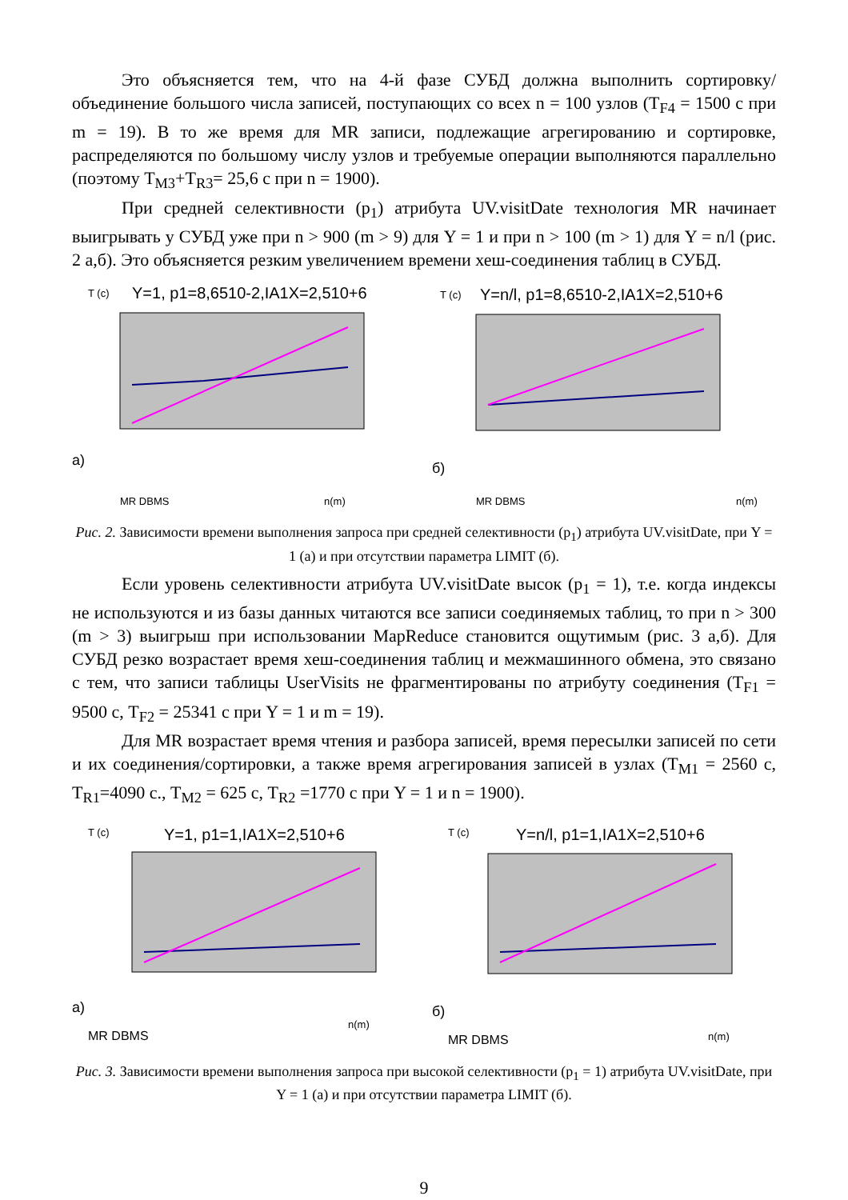Это объясняется тем, что на 4-й фазе СУБД должна выполнить сортировку/объединение большого числа записей, поступающих со всех n = 100 узлов (T<sub>F4</sub> = 1500 с при m = 19). В то же время для MR записи, подлежащие агрегированию и сортировке, распределяются по большому числу узлов и требуемые операции выполняются параллельно (поэтому T<sub>M3</sub>+T<sub>R3</sub>= 25,6 с при n = 1900).
При средней селективности (p<sub>1</sub>) атрибута UV.visitDate технология MR начинает выигрывать у СУБД уже при n > 900 (m > 9) для Y = 1 и при n > 100 (m > 1) для Y = n/l (рис. 2 а,б). Это объясняется резким увеличением времени хеш-соединения таблиц в СУБД.
T (c)
Y=1, p1=8,6510-2,IA1X=2,510+6
а)
MR DBMS
n(m)
T (c)
Y=n/l, p1=8,6510-2,IA1X=2,510+6
б)
MR DBMS
n(m)
Рис. 2. Зависимости времени выполнения запроса при средней селективности (p<sub>1</sub>) атрибута UV.visitDate, при Y = 1 (а) и при отсутствии параметра LIMIT (б).
Если уровень селективности атрибута UV.visitDate высок (p<sub>1</sub> = 1), т.е. когда индексы не используются и из базы данных читаются все записи соединяемых таблиц, то при n > 300 (m > 3) выигрыш при использовании MapReduce становится ощутимым (рис. 3 а,б). Для СУБД резко возрастает время хеш-соединения таблиц и межмашинного обмена, это связано с тем, что записи таблицы UserVisits не фрагментированы по атрибуту соединения (T<sub>F1</sub> = 9500 с, T<sub>F2</sub> = 25341 с при Y = 1 и m = 19).
Для MR возрастает время чтения и разбора записей, время пересылки записей по сети и их соединения/сортировки, а также время агрегирования записей в узлах (T<sub>M1</sub> = 2560 с, T<sub>R1</sub>=4090 с., T<sub>M2</sub> = 625 с, T<sub>R2</sub> =1770 с при Y = 1 и n = 1900).
T (c)
Y=1, p1=1,IA1X=2,510+6
а)
MR DBMS
n(m)
T (c)
Y=n/l, p1=1,IA1X=2,510+6
б)
MR DBMS
n(m)
Рис. 3. Зависимости времени выполнения запроса при высокой селективности (p<sub>1</sub> = 1) атрибута UV.visitDate, при Y = 1 (а) и при отсутствии параметра LIMIT (б).
9